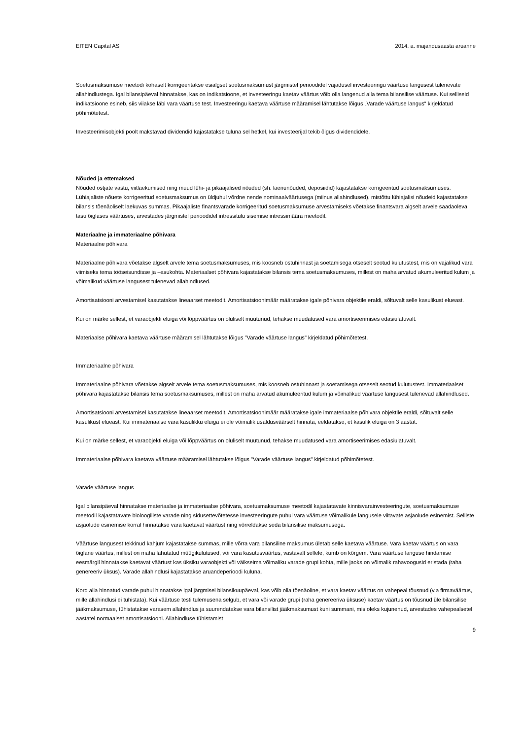EfTEN Capital AS 2014. a. majandusaasta aruanne
Soetusmaksumuse meetodi kohaselt korrigeeritakse esialgset soetusmaksumust järgmistel perioodidel vajadusel investeeringu väärtuse langusest tulenevate allahindlustega. Igal bilansipäeval hinnatakse, kas on indikatsioone, et investeeringu kaetav väärtus võib olla langenud alla tema bilansilise väärtuse. Kui selliseid indikatsioone esineb, siis viiakse läbi vara väärtuse test. Investeeringu kaetava väärtuse määramisel lähtutakse lõigus „Varade väärtuse langus“ kirjeldatud põhimõtetest.
Investeerimisobjekti poolt makstavad dividendid kajastatakse tuluna sel hetkel, kui investeerijal tekib õigus dividendidele.
Nõuded ja ettemaksed
Nõuded ostjate vastu, viitlaekumised ning muud lühi- ja pikaajalised nõuded (sh. laenunõuded, deposiidid) kajastatakse korrigeeritud soetusmaksumuses. Lühiajaliste nõuete korrigeeritud soetusmaksumus on üldjuhul võrdne nende nominaalväärtusega (miinus allahindlused), mistõttu lühiajalisi nõudeid kajastatakse bilansis tõenäoliselt laekuvas summas. Pikaajaliste finantsvarade korrigeeritud soetusmaksumuse arvestamiseks võetakse finantsvara algselt arvele saadaoleva tasu õiglases väärtuses, arvestades järgmistel perioodidel intressitulu sisemise intressimäära meetodil.
Materiaalne ja immateriaalne põhivara
Materiaalne põhivara
Materiaalne põhivara võetakse algselt arvele tema soetusmaksumuses, mis koosneb ostuhinnast ja soetamisega otseselt seotud kulutustest, mis on vajalikud vara viimiseks tema tööseisundisse ja –asukohta. Materiaalset põhivara kajastatakse bilansis tema soetusmaksumuses, millest on maha arvatud akumuleeritud kulum ja võimalikud väärtuse langusest tulenevad allahindlused.
Amortisatsiooni arvestamisel kasutatakse lineaarset meetodit. Amortisatsioonimäär määratakse igale põhivara objektile eraldi, sõltuvalt selle kasulikust elueast.
Kui on märke sellest, et varaobjekti eluiga või lõppväärtus on oluliselt muutunud, tehakse muudatused vara amortiseerimises edasiulatuvalt.
Materiaalse põhivara kaetava väärtuse määramisel lähtutakse lõigus "Varade väärtuse langus" kirjeldatud põhimõtetest.
Immateriaalne põhivara
Immateriaalne põhivara võetakse algselt arvele tema soetusmaksumuses, mis koosneb ostuhinnast ja soetamisega otseselt seotud kulutustest. Immateriaalset põhivara kajastatakse bilansis tema soetusmaksumuses, millest on maha arvatud akumuleeritud kulum ja võimalikud väärtuse langusest tulenevad allahindlused.
Amortisatsiooni arvestamisel kasutatakse lineaarset meetodit. Amortisatsioonimäär määratakse igale immateriaalse põhivara objektile eraldi, sõltuvalt selle kasulikust elueast. Kui immateriaalse vara kasulikku eluiga ei ole võimalik usaldusväärselt hinnata, eeldatakse, et kasulik eluiga on 3 aastat.
Kui on märke sellest, et varaobjekti eluiga või lõppväärtus on oluliselt muutunud, tehakse muudatused vara amortiseerimises edasiulatuvalt.
Immateriaalse põhivara kaetava väärtuse määramisel lähtutakse lõigus "Varade väärtuse langus" kirjeldatud põhimõtetest.
Varade väärtuse langus
Igal bilansipäeval hinnatakse materiaalse ja immateriaalse põhivara, soetusmaksumuse meetodil kajastatavate kinnisvarainvesteeringute, soetusmaksumuse meetodil kajastatavate bioloogiliste varade ning sidusettevõtetesse investeeringute puhul vara väärtuse võimalikule langusele viitavate asjaolude esinemist. Selliste asjaolude esinemise korral hinnatakse vara kaetavat väärtust ning võrreldakse seda bilansilise maksumusega.
Väärtuse langusest tekkinud kahjum kajastatakse summas, mille võrra vara bilansiline maksumus ületab selle kaetava väärtuse. Vara kaetav väärtus on vara õiglane väärtus, millest on maha lahutatud müügikulutused, või vara kasutusväärtus, vastavalt sellele, kumb on kõrgem. Vara väärtuse languse hindamise eesmärgil hinnatakse kaetavat väärtust kas üksiku varaobjekti või väikseima võimaliku varade grupi kohta, mille jaoks on võimalik rahavoogusid eristada (raha genereeriv üksus). Varade allahindlusi kajastatakse aruandeperioodi kuluna.
Kord alla hinnatud varade puhul hinnatakse igal järgmisel bilansikuupäeval, kas võib olla tõenäoline, et vara kaetav väärtus on vahepeal tõusnud (v.a firmaväärtus, mille allahindlusi ei tühistata). Kui väärtuse testi tulemusena selgub, et vara või varade grupi (raha genereeriva üksuse) kaetav väärtus on tõusnud üle bilansilise jääkmaksumuse, tühistatakse varasem allahindlus ja suurendatakse vara bilansilist jääkmaksumust kuni summani, mis oleks kujunenud, arvestades vahepealsetel aastatel normaalset amortisatsiooni. Allahindluse tühistamist
9